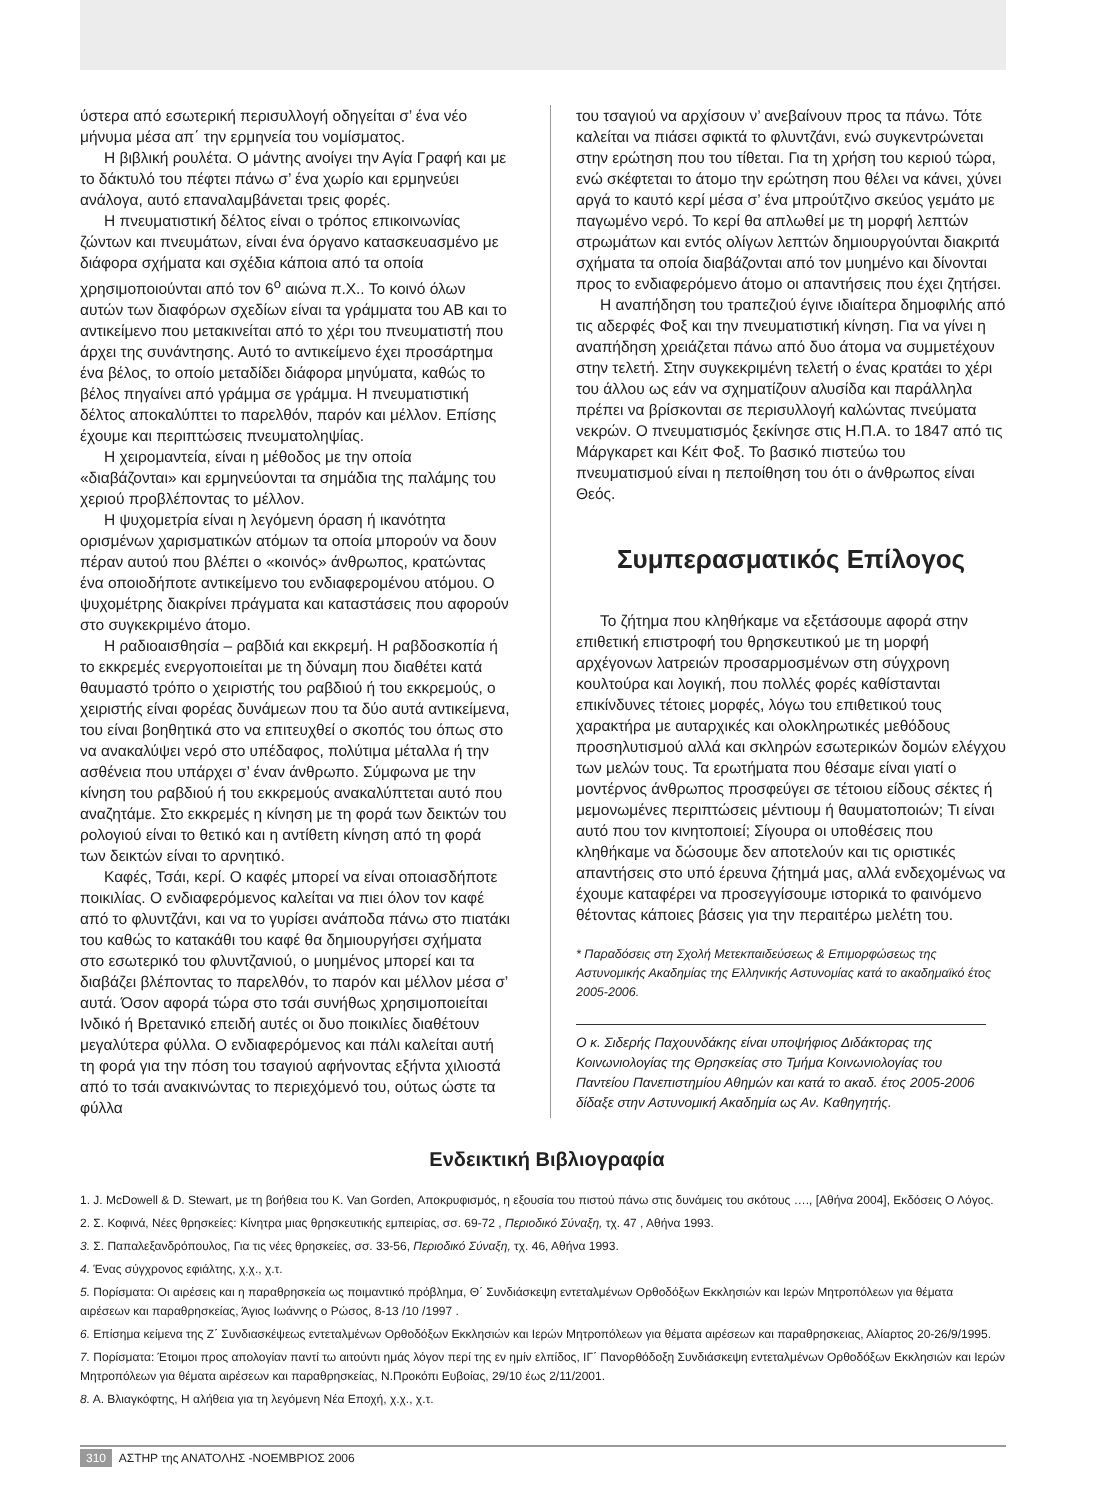ύστερα από εσωτερική περισυλλογή οδηγείται σ’ ένα νέο μήνυμα μέσα απ΄ την ερμηνεία του νομίσματος.
Η βιβλική ρουλέτα. Ο μάντης ανοίγει την Αγία Γραφή και με το δάκτυλό του πέφτει πάνω σ’ ένα χωρίο και ερμηνεύει ανάλογα, αυτό επαναλαμβάνεται τρεις φορές.
Η πνευματιστική δέλτος είναι ο τρόπος επικοινωνίας ζώντων και πνευμάτων, είναι ένα όργανο κατασκευασμένο με διάφορα σχήματα και σχέδια κάποια από τα οποία χρησιμοποιούνται από τον 6<sup>ο</sup> αιώνα π.Χ.. Το κοινό όλων αυτών των διαφόρων σχεδίων είναι τα γράμματα του ΑΒ και το αντικείμενο που μετακινείται από το χέρι του πνευματιστή που άρχει της συνάντησης. Αυτό το αντικείμενο έχει προσάρτημα ένα βέλος, το οποίο μεταδίδει διάφορα μηνύματα, καθώς το βέλος πηγαίνει από γράμμα σε γράμμα. Η πνευματιστική δέλτος αποκαλύπτει το παρελθόν, παρόν και μέλλον. Επίσης έχουμε και περιπτώσεις πνευματοληψίας.
Η χειρομαντεία, είναι η μέθοδος με την οποία «διαβάζονται» και ερμηνεύονται τα σημάδια της παλάμης του χεριού προβλέποντας το μέλλον.
Η ψυχομετρία είναι η λεγόμενη όραση ή ικανότητα ορισμένων χαρισματικών ατόμων τα οποία μπορούν να δουν πέραν αυτού που βλέπει ο «κοινός» άνθρωπος, κρατώντας ένα οποιοδήποτε αντικείμενο του ενδιαφερομένου ατόμου. Ο ψυχομέτρης διακρίνει πράγματα και καταστάσεις που αφορούν στο συγκεκριμένο άτομο.
Η ραδιοαισθησία – ραβδιά και εκκρεμή. Η ραβδοσκοπία ή το εκκρεμές ενεργοποιείται με τη δύναμη που διαθέτει κατά θαυμαστό τρόπο ο χειριστής του ραβδιού ή του εκκρεμούς, ο χειριστής είναι φορέας δυνάμεων που τα δύο αυτά αντικείμενα, του είναι βοηθητικά στο να επιτευχθεί ο σκοπός του όπως στο να ανακαλύψει νερό στο υπέδαφος, πολύτιμα μέταλλα ή την ασθένεια που υπάρχει σ’ έναν άνθρωπο. Σύμφωνα με την κίνηση του ραβδιού ή του εκκρεμούς ανακαλύπτεται αυτό που αναζητάμε. Στο εκκρεμές η κίνηση με τη φορά των δεικτών του ρολογιού είναι το θετικό και η αντίθετη κίνηση από τη φορά των δεικτών είναι το αρνητικό.
Καφές, Τσάι, κερί. Ο καφές μπορεί να είναι οποιασδήποτε ποικιλίας. Ο ενδιαφερόμενος καλείται να πιει όλον τον καφέ από το φλυντζάνι, και να το γυρίσει ανάποδα πάνω στο πιατάκι του καθώς το κατακάθι του καφέ θα δημιουργήσει σχήματα στο εσωτερικό του φλυντζανιού, ο μυημένος μπορεί και τα διαβάζει βλέποντας το παρελθόν, το παρόν και μέλλον μέσα σ’ αυτά. Όσον αφορά τώρα στο τσάι συνήθως χρησιμοποιείται Ινδικό ή Βρετανικό επειδή αυτές οι δυο ποικιλίες διαθέτουν μεγαλύτερα φύλλα. Ο ενδιαφερόμενος και πάλι καλείται αυτή τη φορά για την πόση του τσαγιού αφήνοντας εξήντα χιλιοστά από το τσάι ανακινώντας το περιεχόμενό του, ούτως ώστε τα φύλλα
του τσαγιού να αρχίσουν ν’ ανεβαίνουν προς τα πάνω. Τότε καλείται να πιάσει σφικτά το φλυντζάνι, ενώ συγκεντρώνεται στην ερώτηση που του τίθεται. Για τη χρήση του κεριού τώρα, ενώ σκέφτεται το άτομο την ερώτηση που θέλει να κάνει, χύνει αργά το καυτό κερί μέσα σ’ ένα μπρούτζινο σκεύος γεμάτο με παγωμένο νερό. Το κερί θα απλωθεί με τη μορφή λεπτών στρωμάτων και εντός ολίγων λεπτών δημιουργούνται διακριτά σχήματα τα οποία διαβάζονται από τον μυημένο και δίνονται προς το ενδιαφερόμενο άτομο οι απαντήσεις που έχει ζητήσει.
Η αναπήδηση του τραπεζιού έγινε ιδιαίτερα δημοφιλής από τις αδερφές Φοξ και την πνευματιστική κίνηση. Για να γίνει η αναπήδηση χρειάζεται πάνω από δυο άτομα να συμμετέχουν στην τελετή. Στην συγκεκριμένη τελετή ο ένας κρατάει το χέρι του άλλου ως εάν να σχηματίζουν αλυσίδα και παράλληλα πρέπει να βρίσκονται σε περισυλλογή καλώντας πνεύματα νεκρών. Ο πνευματισμός ξεκίνησε στις Η.Π.Α. το 1847 από τις Μάργκαρετ και Κέιτ Φοξ. Το βασικό πιστεύω του πνευματισμού είναι η πεποίθηση του ότι ο άνθρωπος είναι Θεός.
Συμπερασματικός Επίλογος
Το ζήτημα που κληθήκαμε να εξετάσουμε αφορά στην επιθετική επιστροφή του θρησκευτικού με τη μορφή αρχέγονων λατρειών προσαρμοσμένων στη σύγχρονη κουλτούρα και λογική, που πολλές φορές καθίστανται επικίνδυνες τέτοιες μορφές, λόγω του επιθετικού τους χαρακτήρα με αυταρχικές και ολοκληρωτικές μεθόδους προσηλυτισμού αλλά και σκληρών εσωτερικών δομών ελέγχου των μελών τους. Τα ερωτήματα που θέσαμε είναι γιατί ο μοντέρνος άνθρωπος προσφεύγει σε τέτοιου είδους σέκτες ή μεμονωμένες περιπτώσεις μέντιουμ ή θαυματοποιών; Τι είναι αυτό που τον κινητοποιεί; Σίγουρα οι υποθέσεις που κληθήκαμε να δώσουμε δεν αποτελούν και τις οριστικές απαντήσεις στο υπό έρευνα ζήτημά μας, αλλά ενδεχομένως να έχουμε καταφέρει να προσεγγίσουμε ιστορικά το φαινόμενο θέτοντας κάποιες βάσεις για την περαιτέρω μελέτη του.
* Παραδόσεις στη Σχολή Μετεκπαιδεύσεως & Επιμορφώσεως της Αστυνομικής Ακαδημίας της Ελληνικής Αστυνομίας κατά το ακαδημαϊκό έτος 2005-2006.
Ο κ. Σιδερής Παχουνδάκης είναι υποψήφιος Διδάκτορας της Κοινωνιολογίας της Θρησκείας στο Τμήμα Κοινωνιολογίας του Παντείου Πανεπιστημίου Αθημών και κατά το ακαδ. έτος 2005-2006 δίδαξε στην Αστυνομική Ακαδημία ως Αν. Καθηγητής.
Ενδεικτική Βιβλιογραφία
1. J. McDowell & D. Stewart, με τη βοήθεια του K. Van Gorden, Αποκρυφισμός, η εξουσία του πιστού πάνω στις δυνάμεις του σκότους …., [Αθήνα 2004], Εκδόσεις Ο Λόγος.
2. Σ. Κοφινά, Νέες θρησκείες: Κίνητρα μιας θρησκευτικής εμπειρίας, σσ. 69-72 , Περιοδικό Σύναξη, τχ. 47 , Αθήνα 1993.
3. Σ. Παπαλεξανδρόπουλος, Για τις νέες θρησκείες, σσ. 33-56, Περιοδικό Σύναξη, τχ. 46, Αθήνα 1993.
4. Ένας σύγχρονος εφιάλτης, χ.χ., χ.τ.
5. Πορίσματα: Οι αιρέσεις και η παραθρησκεία ως ποιμαντικό πρόβλημα, Θ΄ Συνδιάσκεψη εντεταλμένων Ορθοδόξων Εκκλησιών και Ιερών Μητροπόλεων για θέματα αιρέσεων και παραθρησκείας, Άγιος Ιωάννης ο Ρώσος, 8-13 /10 /1997 .
6. Επίσημα κείμενα της Ζ΄ Συνδιασκέψεως εντεταλμένων Ορθοδόξων Εκκλησιών και Ιερών Μητροπόλεων για θέματα αιρέσεων και παραθρησκειας, Αλίαρτος 20-26/9/1995.
7. Πορίσματα: Έτοιμοι προς απολογίαν παντί τω αιτούντι ημάς λόγον περί της εν ημίν ελπίδος, ΙΓ΄ Πανορθόδοξη Συνδιάσκεψη εντεταλμένων Ορθοδόξων Εκκλησιών και Ιερών Μητροπόλεων για θέματα αιρέσεων και παραθρησκείας, Ν.Προκόπι Ευβοίας, 29/10 έως 2/11/2001.
8. Α. Βλιαγκόφτης, Η αλήθεια για τη λεγόμενη Νέα Εποχή, χ.χ., χ.τ.
310 ΑΣΤΗΡ της ΑΝΑΤΟΛΗΣ -ΝΟΕΜΒΡΙΟΣ 2006